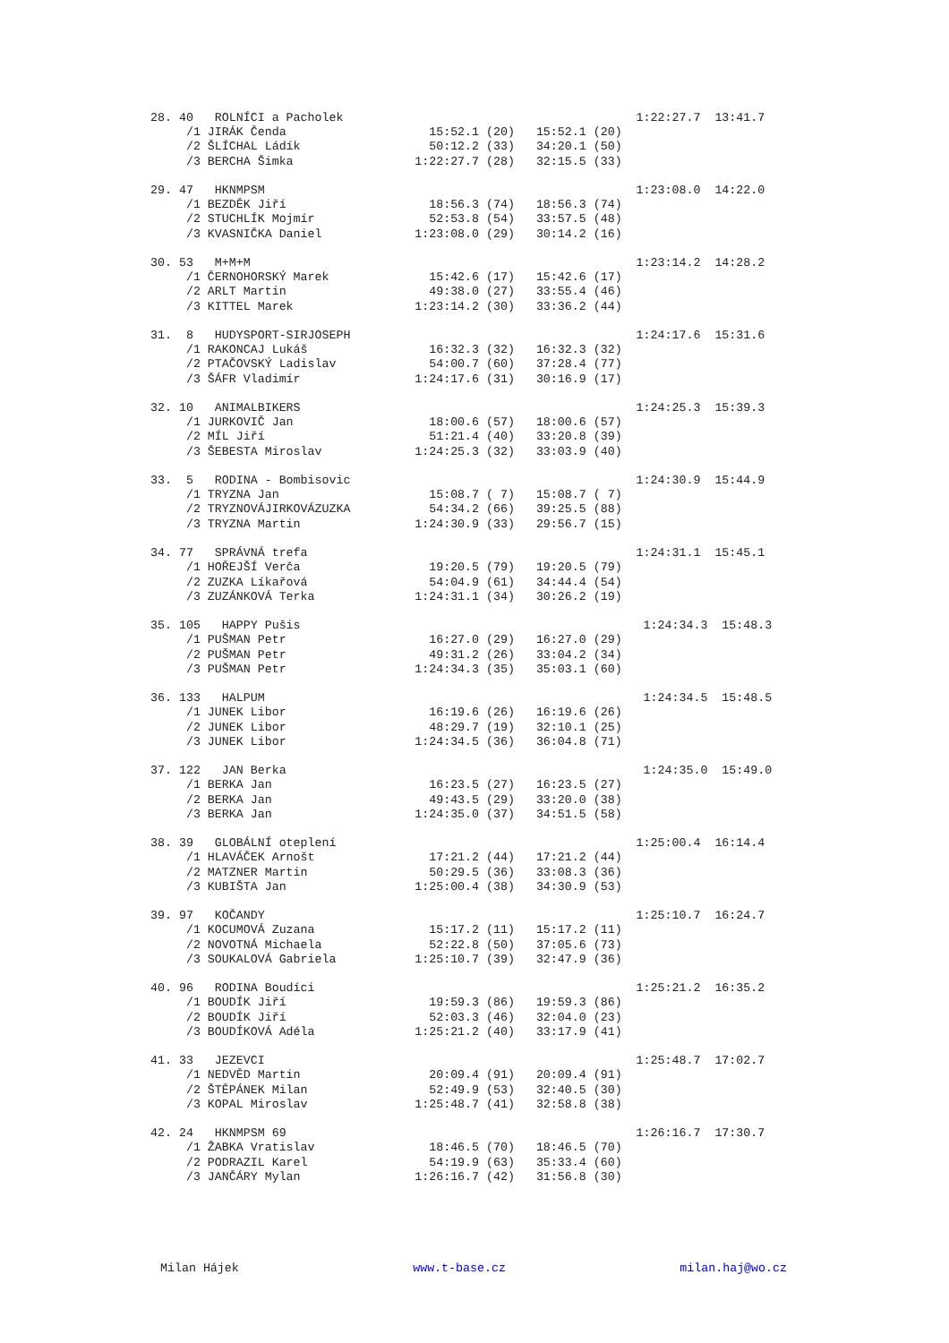28. 40   ROLNÍCI a Pacholek                                         1:22:27.7  13:41.7
     /1 JIRÁK Čenda                    15:52.1 (20)   15:52.1 (20)
     /2 ŠLÍCHAL Ládík                  50:12.2 (33)   34:20.1 (50)
     /3 BERCHA Šimka                 1:22:27.7 (28)   32:15.5 (33)

29. 47   HKNMPSM                                                    1:23:08.0  14:22.0
     /1 BEZDĚK Jiří                    18:56.3 (74)   18:56.3 (74)
     /2 STUCHLÍK Mojmír                52:53.8 (54)   33:57.5 (48)
     /3 KVASNIČKA Daniel             1:23:08.0 (29)   30:14.2 (16)

30. 53   M+M+M                                                      1:23:14.2  14:28.2
     /1 ČERNOHORSKÝ Marek              15:42.6 (17)   15:42.6 (17)
     /2 ARLT Martin                    49:38.0 (27)   33:55.4 (46)
     /3 KITTEL Marek                 1:23:14.2 (30)   33:36.2 (44)

31.  8   HUDYSPORT-SIRJOSEPH                                        1:24:17.6  15:31.6
     /1 RAKONCAJ Lukáš                 16:32.3 (32)   16:32.3 (32)
     /2 PTAČOVSKÝ Ladislav             54:00.7 (60)   37:28.4 (77)
     /3 ŠÁFR Vladimír                1:24:17.6 (31)   30:16.9 (17)

32. 10   ANIMALBIKERS                                               1:24:25.3  15:39.3
     /1 JURKOVIČ Jan                   18:00.6 (57)   18:00.6 (57)
     /2 MÍL Jiří                       51:21.4 (40)   33:20.8 (39)
     /3 ŠEBESTA Miroslav             1:24:25.3 (32)   33:03.9 (40)

33.  5   RODINA - Bombisovic                                        1:24:30.9  15:44.9
     /1 TRYZNA Jan                     15:08.7 ( 7)   15:08.7 ( 7)
     /2 TRYZNOVÁJIRKOVÁZUZKA           54:34.2 (66)   39:25.5 (88)
     /3 TRYZNA Martin                1:24:30.9 (33)   29:56.7 (15)

34. 77   SPRÁVNÁ trefa                                              1:24:31.1  15:45.1
     /1 HOŘEJŠÍ Verča                  19:20.5 (79)   19:20.5 (79)
     /2 ZUZKA Líkařová                 54:04.9 (61)   34:44.4 (54)
     /3 ZUZÁNKOVÁ Terka              1:24:31.1 (34)   30:26.2 (19)

35. 105   HAPPY Pušis                                                1:24:34.3  15:48.3
     /1 PUŠMAN Petr                    16:27.0 (29)   16:27.0 (29)
     /2 PUŠMAN Petr                    49:31.2 (26)   33:04.2 (34)
     /3 PUŠMAN Petr                  1:24:34.3 (35)   35:03.1 (60)

36. 133   HALPUM                                                     1:24:34.5  15:48.5
     /1 JUNEK Libor                    16:19.6 (26)   16:19.6 (26)
     /2 JUNEK Libor                    48:29.7 (19)   32:10.1 (25)
     /3 JUNEK Libor                  1:24:34.5 (36)   36:04.8 (71)

37. 122   JAN Berka                                                  1:24:35.0  15:49.0
     /1 BERKA Jan                      16:23.5 (27)   16:23.5 (27)
     /2 BERKA Jan                      49:43.5 (29)   33:20.0 (38)
     /3 BERKA Jan                    1:24:35.0 (37)   34:51.5 (58)

38. 39   GLOBÁLNÍ oteplení                                          1:25:00.4  16:14.4
     /1 HLAVÁČEK Arnošt                17:21.2 (44)   17:21.2 (44)
     /2 MATZNER Martin                 50:29.5 (36)   33:08.3 (36)
     /3 KUBIŠTA Jan                  1:25:00.4 (38)   34:30.9 (53)

39. 97   KOČANDY                                                    1:25:10.7  16:24.7
     /1 KOCUMOVÁ Zuzana                15:17.2 (11)   15:17.2 (11)
     /2 NOVOTNÁ Michaela               52:22.8 (50)   37:05.6 (73)
     /3 SOUKALOVÁ Gabriela           1:25:10.7 (39)   32:47.9 (36)

40. 96   RODINA Boudíci                                             1:25:21.2  16:35.2
     /1 BOUDÍK Jiří                    19:59.3 (86)   19:59.3 (86)
     /2 BOUDÍK Jiří                    52:03.3 (46)   32:04.0 (23)
     /3 BOUDÍKOVÁ Adéla              1:25:21.2 (40)   33:17.9 (41)

41. 33   JEZEVCI                                                    1:25:48.7  17:02.7
     /1 NEDVĚD Martin                  20:09.4 (91)   20:09.4 (91)
     /2 ŠTĚPÁNEK Milan                 52:49.9 (53)   32:40.5 (30)
     /3 KOPAL Miroslav               1:25:48.7 (41)   32:58.8 (38)

42. 24   HKNMPSM 69                                                 1:26:16.7  17:30.7
     /1 ŽABKA Vratislav                18:46.5 (70)   18:46.5 (70)
     /2 PODRAZIL Karel                 54:19.9 (63)   35:33.4 (60)
     /3 JANČÁRY Mylan                1:26:16.7 (42)   31:56.8 (30)
Milan Hájek www.t-base.cz milan.haj@wo.cz